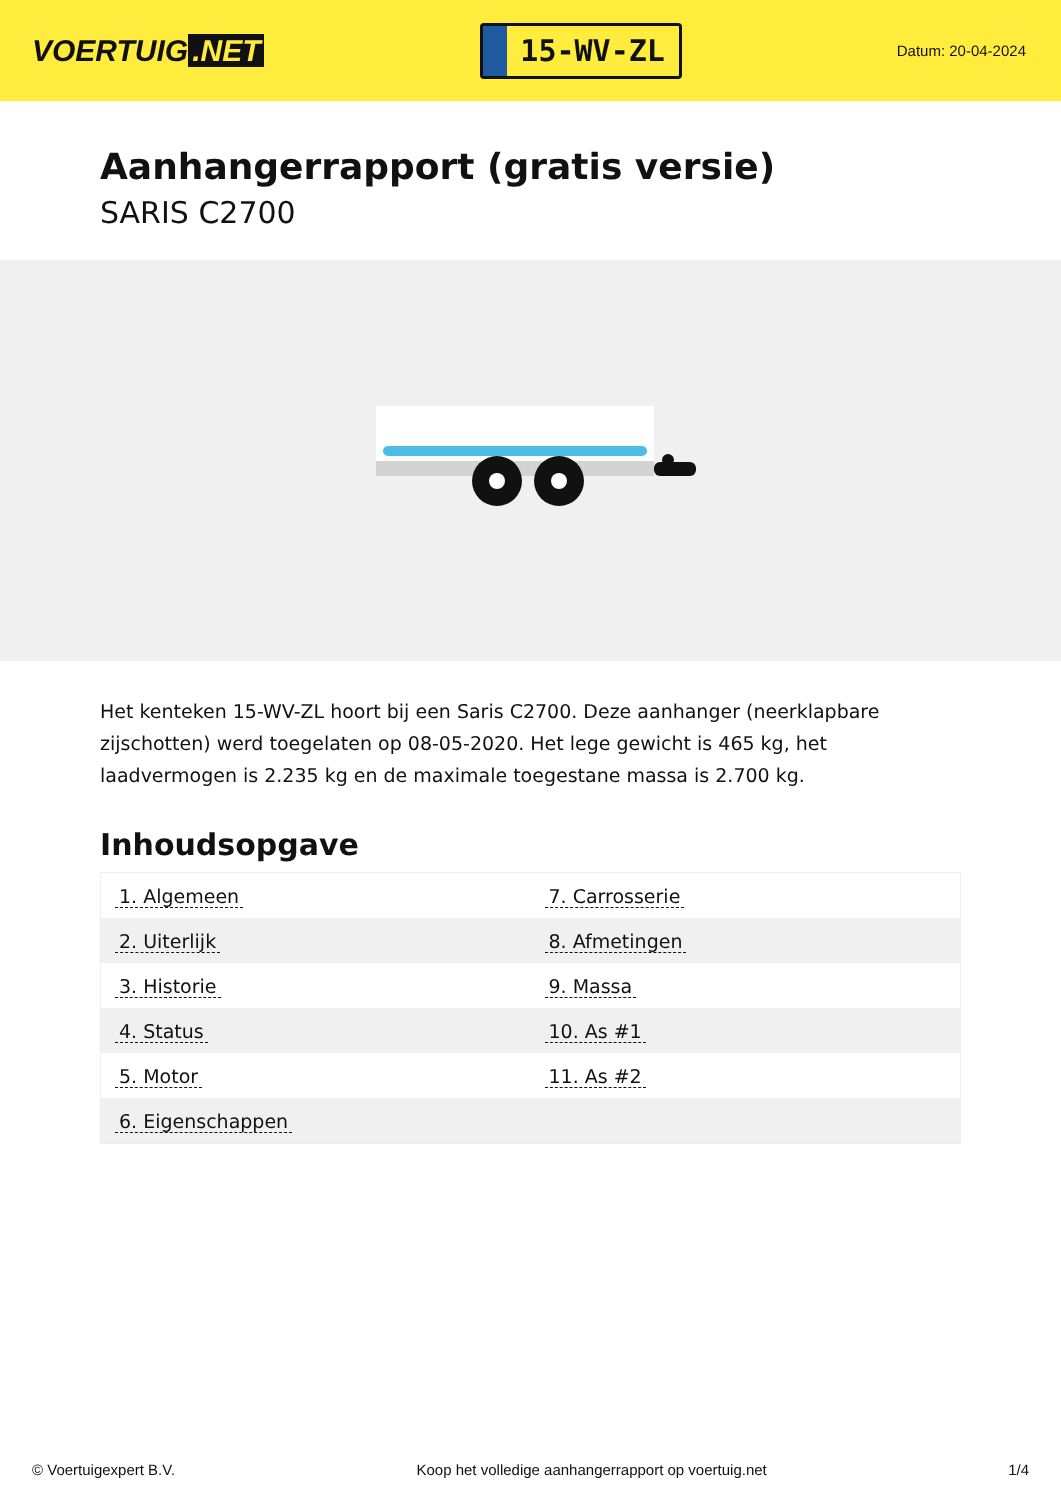VOERTUIG.NET
15-WV-ZL
Datum: 20-04-2024
Aanhangerrapport (gratis versie)
SARIS C2700
Het kenteken 15-WV-ZL hoort bij een Saris C2700. Deze aanhanger (neerklapbare zijschotten) werd toegelaten op 08-05-2020. Het lege gewicht is 465 kg, het laadvermogen is 2.235 kg en de maximale toegestane massa is 2.700 kg.
Inhoudsopgave
| 1. Algemeen | 7. Carrosserie |
| 2. Uiterlijk | 8. Afmetingen |
| 3. Historie | 9. Massa |
| 4. Status | 10. As #1 |
| 5. Motor | 11. As #2 |
| 6. Eigenschappen | |
© Voertuigexpert B.V. Koop het volledige aanhangerrapport op voertuig.net 1/4